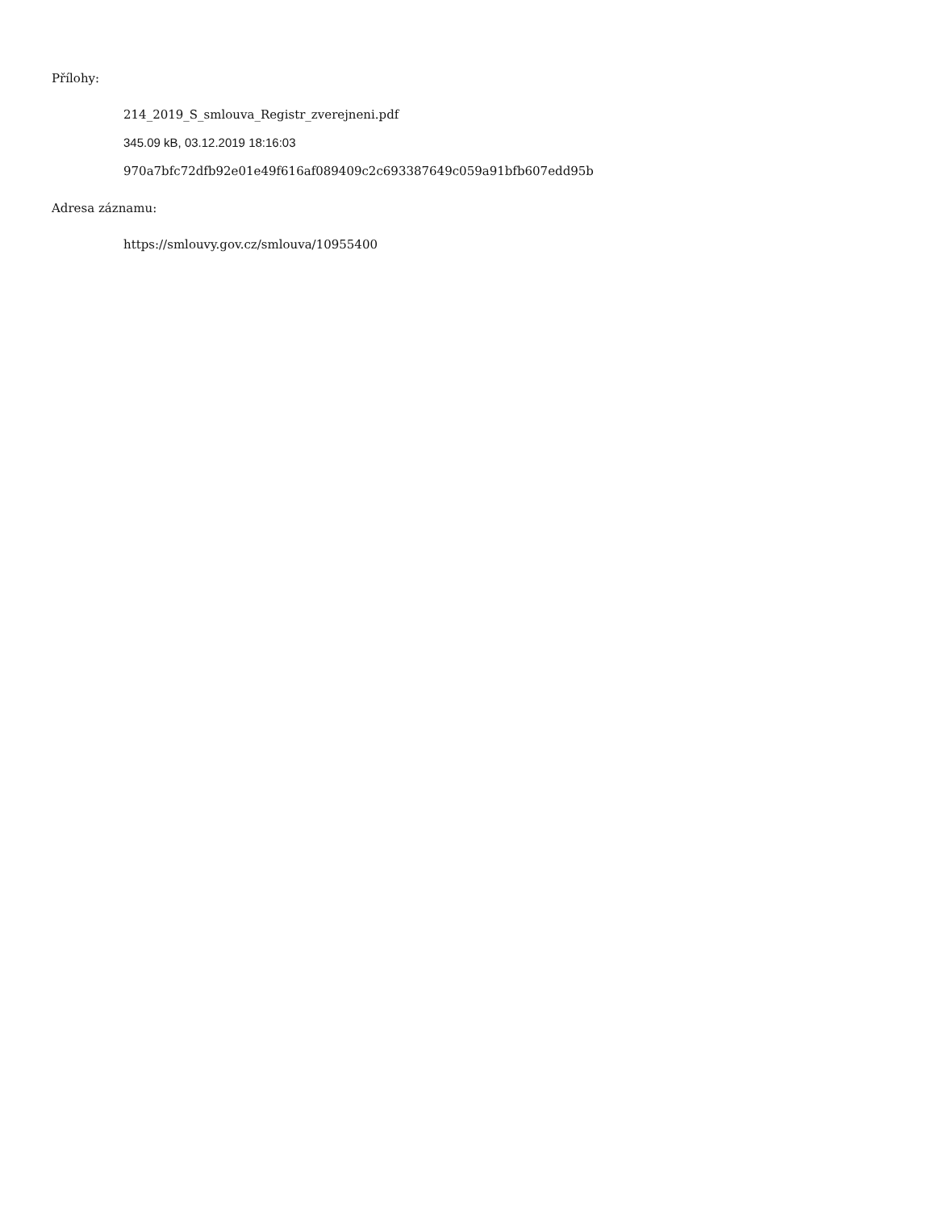Přílohy:
214_2019_S_smlouva_Registr_zverejneni.pdf
345.09 kB, 03.12.2019 18:16:03
970a7bfc72dfb92e01e49f616af089409c2c693387649c059a91bfb607edd95b
Adresa záznamu:
https://smlouvy.gov.cz/smlouva/10955400